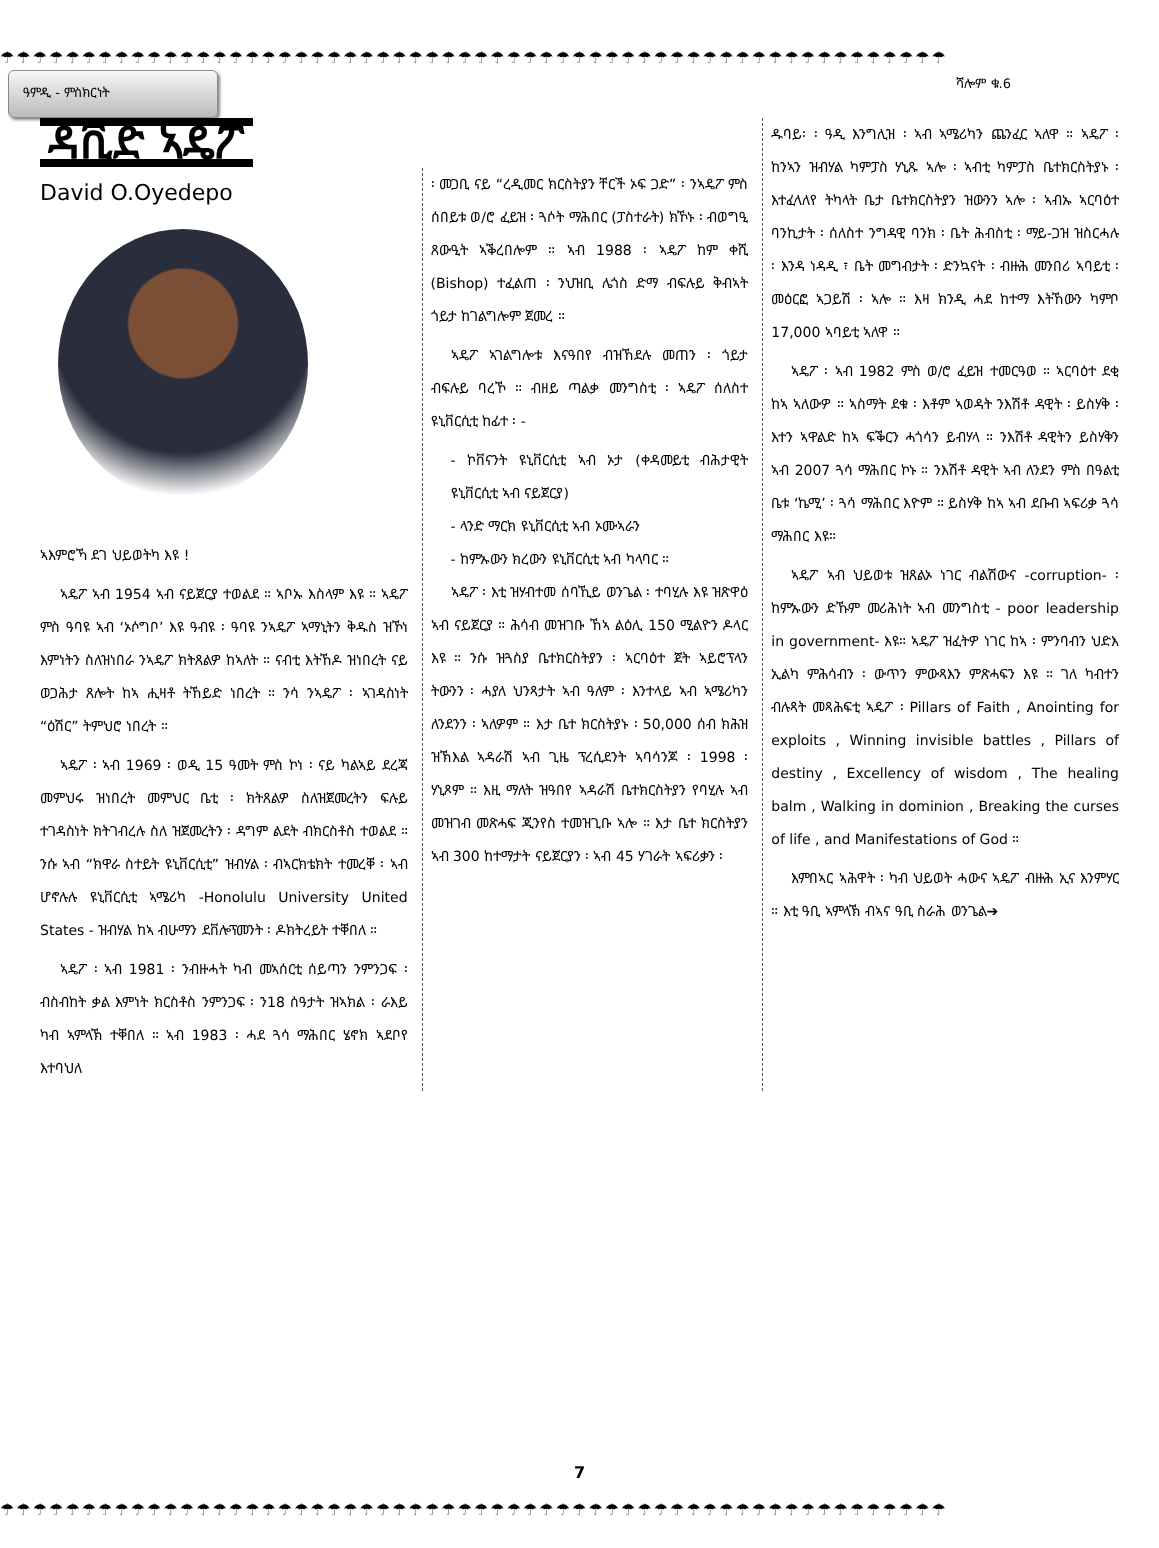☂☂☂☂☂☂☂☂☂☂☂☂☂☂☂☂☂☂☂☂☂☂☂☂☂☂☂☂☂☂☂☂☂☂☂☂☂☂☂☂☂☂☂☂☂☂☂☂☂☂☂☂☂☂☂☂☂☂
ዓምዲ - ምስክርነት
ሻሎም ቁ.6
ዳቪድ ኣዴፖ
David O.Oyedepo
ኣእምሮኻ ደገ ህይወትካ እዩ !
ኣዴፖ ኣብ 1954 ኣብ ናይጀርያ ተወልደ ። ኣቦኡ እስላም እዩ ። ኣዴፖ ምስ ዓባዩ ኣብ ‘ኦሶግቦ’ እዩ ዓብዩ ፡ ዓባዩ ንኣዴፖ ኣማኒትን ቅዱስ ዝኾነ እምነትን ስለዝነበራ ንኣዴፖ ክትጸልዎ ከኣለት ። ናብቲ እትኸዶ ዝነበረት ናይ ወጋሕታ ጸሎት ከኣ ሒዛቶ ትኸይድ ነበረት ። ንሳ ንኣዴፖ ፡ ኣገዳስነት “ዕሽር” ትምህሮ ነበረት ።
ኣዴፖ ፡ ኣብ 1969 ፡ ወዲ 15 ዓመት ምስ ኮነ ፡ ናይ ካልኣይ ደረጃ መምህሩ ዝነበረት መምህር ቤቲ ፡ ክትጸልዎ ስለዝጀመረትን ፍሉይ ተገዳስነት ክትገብረሉ ስለ ዝጀመረትን ፡ ዳግም ልደት ብክርስቶስ ተወልደ ። ንሱ ኣብ “ክዋራ ስተይት ዩኒቨርሲቲ” ዝብሃል ፡ ብኣርክቴክት ተመረቐ ፡ ኣብ ሆኖሉሉ ዩኒቨርሲቲ ኣሜሪካ -Honolulu University United States - ዝብሃል ከኣ ብሁማን ደቨሎፕመንት ፡ ዶክትረይት ተቐበለ ።
ኣዴፖ ፡ ኣብ 1981 ፡ ንብዙሓት ካብ መኣሰርቲ ሰይጣን ንምንጋፍ ፡ ብስብከት ቃል እምነት ክርስቶስ ንምንጋፍ ፡ ን18 ሰዓታት ዝኣክል ፡ ራእይ ካብ ኣምላኽ ተቐበለ ። ኣብ 1983 ፡ ሓደ ጓሳ ማሕበር ሄኖክ ኣደቦየ እተባህለ
፡ መጋቢ ናይ “ረዲመር ክርስትያን ቸርች ኦፍ ጋድ” ፡ ንኣዴፖ ምስ ሰበይቱ ወ/ሮ ፈይዝ ፡ ጓሶት ማሕበር (ፓስተራት) ክኾኑ ፡ ብወግዒ ጸውዒት ኣቕረበሎም ። ኣብ 1988 ፡ ኣዴፖ ከም ቀሺ (Bishop) ተፈልጠ ፡ ንህዝቢ ሌጎስ ድማ ብፍሉይ ቅብኣት ጎይታ ከገልግሎም ጀመረ ።
ኣዴፖ ኣገልግሎቱ እናዓበየ ብዝኸደሉ መጠን ፡ ጎይታ ብፍሉይ ባረኾ ። ብዘይ ጣልቃ መንግስቲ ፡ ኣዴፖ ሰለስተ ዩኒቨርሲቲ ከፊተ ፡ -
- ኮቨናንት ዩኒቨርሲቲ ኣብ ኦታ (ቀዳመይቲ ብሕታዊት ዩኒቨርሲቲ ኣብ ናይጀርያ)
- ላንድ ማርክ ዩኒቨርሲቲ ኣብ ኦሙኣራን
- ከምኡውን ክረውን ዩኒቨርሲቲ ኣብ ካላባር ።
ኣዴፖ ፡ እቲ ዝሃብተመ ሰባኺይ ወንጌል ፡ ተባሂሉ እዩ ዝጽዋዕ ኣብ ናይጀርያ ። ሕሳብ መዝገቡ ኸኣ ልዕሊ 150 ሚልዮን ዶላር እዩ ። ንሱ ዝጓስያ ቤተክርስትያን ፡ ኣርባዕተ ጀት ኣይሮፕላን ትውንን ፡ ሓያለ ህንጻታት ኣብ ዓለም ፡ እንተላይ ኣብ ኣሜሪካን ለንደንን ፡ ኣለዎም ። እታ ቤተ ክርስትያኑ ፡ 50,000 ሰብ ክሕዝ ዝኽእል ኣዳራሽ ኣብ ጊዜ ፕረሲደንት ኣባሳንጆ ፡ 1998 ፡ ሃኒጾም ። እዚ ማለት ዝዓበየ ኣዳራሽ ቤተክርስትያን የባሂሉ ኣብ መዝገብ መጽሓፍ ጂንየስ ተመዝጊቡ ኣሎ ። እታ ቤተ ክርስትያን ኣብ 300 ከተማታት ናይጀርያን ፡ ኣብ 45 ሃገራት ኣፍሪቃን ፡
ዱባይ፡ ፡ ዓዲ እንግሊዝ ፡ ኣብ ኣሜሪካን ጨንፈር ኣለዋ ። ኣዴፖ ፡ ከንኣን ዝብሃል ካምፓስ ሃኒጹ ኣሎ ፡ ኣብቲ ካምፓስ ቤተክርስትያኑ ፡ እተፈላለየ ትካላት ቤታ ቤተክርስትያን ዝውንን ኣሎ ፡ ኣብኡ ኣርባዕተ ባንኪታት ፡ ሰለስተ ንግዳዊ ባንክ ፡ ቤት ሕብስቲ ፡ ማይ-ጋዝ ዝስርሓሉ ፡ እንዳ ነዳዲ ፣ ቤት መግብታት ፡ ድንኳናት ፡ ብዙሕ መንበሪ ኣባይቲ ፡ መዕርፎ ኣጋይሽ ፡ ኣሎ ። እዛ ክንዲ ሓደ ከተማ እትኸውን ካምቦ 17,000 ኣባይቲ ኣለዋ ።
ኣዴፖ ፡ ኣብ 1982 ምስ ወ/ሮ ፈይዝ ተመርዓወ ። ኣርባዕተ ደቂ ከኣ ኣለውዎ ። ኣስማት ደቁ ፡ እቶም ኣወዳት ንእሽቶ ዳዊት ፡ ይስሃቅ ፡ እተን ኣዋልድ ከኣ ፍቕርን ሓጎሳን ይብሃላ ። ንእሽቶ ዳዊትን ይስሃቅን ኣብ 2007 ጓሳ ማሕበር ኮኑ ። ንእሽቶ ዳዊት ኣብ ለንደን ምስ በዓልቲ ቤቱ ‘ኬሚ’ ፡ ጓሳ ማሕበር እዮም ። ይስሃቅ ከኣ ኣብ ደቡብ ኣፍሪቃ ጓሳ ማሕበር እዩ።
ኣዴፖ ኣብ ህይወቱ ዝጸልኦ ነገር ብልሽውና -corruption- ፡ ከምኡውን ድኹም መሪሕነት ኣብ መንግስቲ - poor leadership in government- እዩ። ኣዴፖ ዝፈትዎ ነገር ከኣ ፡ ምንባብን ህድእ ኢልካ ምሕሳብን ፡ ውጥን ምውጻእን ምጽሓፍን እዩ ። ገለ ካብተን ብሉጻት መጻሕፍቲ ኣዴፖ ፡ Pillars of Faith , Anointing for exploits , Winning invisible battles , Pillars of destiny , Excellency of wisdom , The healing balm , Walking in dominion , Breaking the curses of life , and Manifestations of God ።
እምበኣር ኣሕዋት ፡ ካብ ህይወት ሓውና ኣዴፖ ብዙሕ ኢና እንምሃር ። እቲ ዓቢ ኣምላኽ ብኣና ዓቢ ስራሕ ወንጌል➔
7
☂☂☂☂☂☂☂☂☂☂☂☂☂☂☂☂☂☂☂☂☂☂☂☂☂☂☂☂☂☂☂☂☂☂☂☂☂☂☂☂☂☂☂☂☂☂☂☂☂☂☂☂☂☂☂☂☂☂